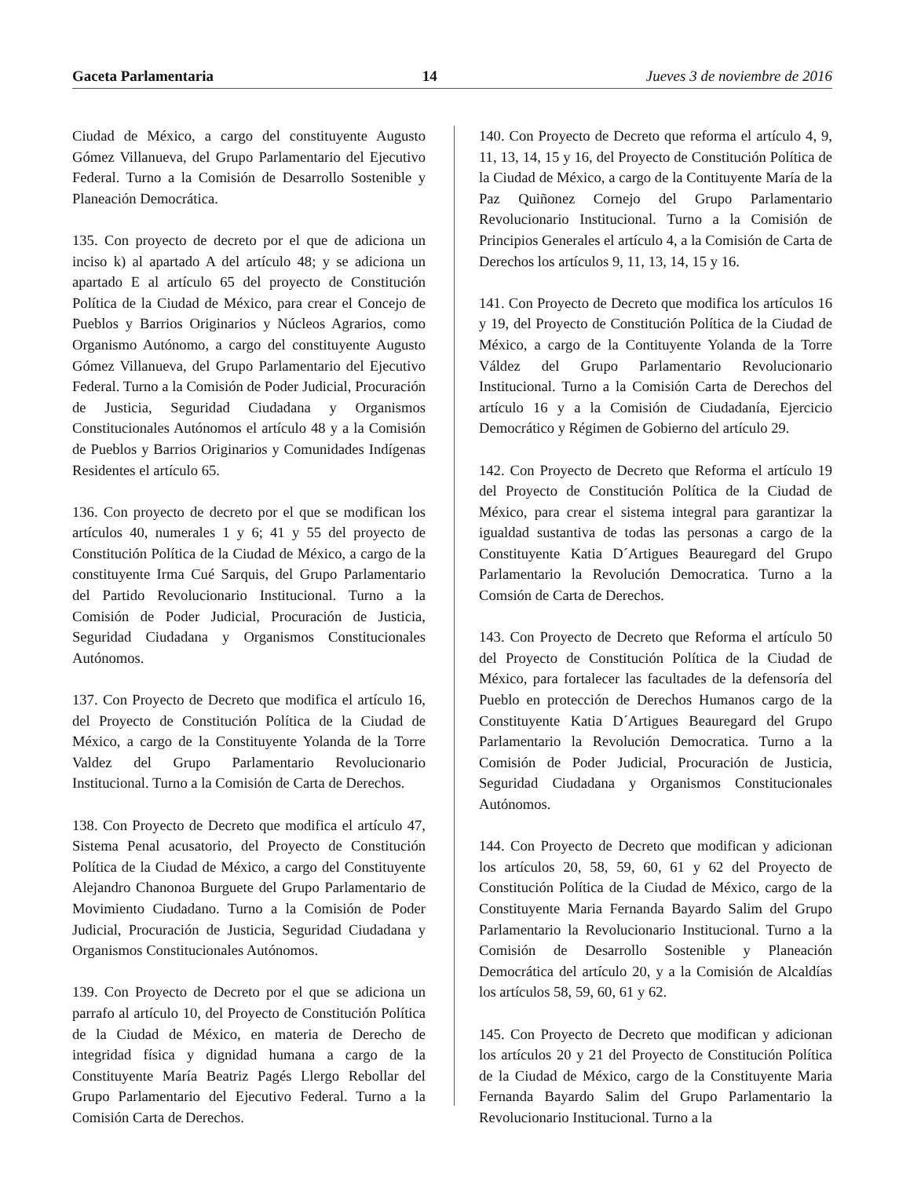Gaceta Parlamentaria 14 Jueves 3 de noviembre de 2016
Ciudad de México, a cargo del constituyente Augusto Gómez Villanueva, del Grupo Parlamentario del Ejecutivo Federal. Turno a la Comisión de Desarrollo Sostenible y Planeación Democrática.
135. Con proyecto de decreto por el que de adiciona un inciso k) al apartado A del artículo 48; y se adiciona un apartado E al artículo 65 del proyecto de Constitución Política de la Ciudad de México, para crear el Concejo de Pueblos y Barrios Originarios y Núcleos Agrarios, como Organismo Autónomo, a cargo del constituyente Augusto Gómez Villanueva, del Grupo Parlamentario del Ejecutivo Federal. Turno a la Comisión de Poder Judicial, Procuración de Justicia, Seguridad Ciudadana y Organismos Constitucionales Autónomos el artículo 48 y a la Comisión de Pueblos y Barrios Originarios y Comunidades Indígenas Residentes el artículo 65.
136. Con proyecto de decreto por el que se modifican los artículos 40, numerales 1 y 6; 41 y 55 del proyecto de Constitución Política de la Ciudad de México, a cargo de la constituyente Irma Cué Sarquis, del Grupo Parlamentario del Partido Revolucionario Institucional. Turno a la Comisión de Poder Judicial, Procuración de Justicia, Seguridad Ciudadana y Organismos Constitucionales Autónomos.
137. Con Proyecto de Decreto que modifica el artículo 16, del Proyecto de Constitución Política de la Ciudad de México, a cargo de la Constituyente Yolanda de la Torre Valdez del Grupo Parlamentario Revolucionario Institucional. Turno a la Comisión de Carta de Derechos.
138. Con Proyecto de Decreto que modifica el artículo 47, Sistema Penal acusatorio, del Proyecto de Constitución Política de la Ciudad de México, a cargo del Constituyente Alejandro Chanonoa Burguete del Grupo Parlamentario de Movimiento Ciudadano. Turno a la Comisión de Poder Judicial, Procuración de Justicia, Seguridad Ciudadana y Organismos Constitucionales Autónomos.
139. Con Proyecto de Decreto por el que se adiciona un parrafo al artículo 10, del Proyecto de Constitución Política de la Ciudad de México, en materia de Derecho de integridad física y dignidad humana a cargo de la Constituyente María Beatriz Pagés Llergo Rebollar del Grupo Parlamentario del Ejecutivo Federal. Turno a la Comisión Carta de Derechos.
140. Con Proyecto de Decreto que reforma el artículo 4, 9, 11, 13, 14, 15 y 16, del Proyecto de Constitución Política de la Ciudad de México, a cargo de la Contituyente María de la Paz Quiñonez Cornejo del Grupo Parlamentario Revolucionario Institucional. Turno a la Comisión de Principios Generales el artículo 4, a la Comisión de Carta de Derechos los artículos 9, 11, 13, 14, 15 y 16.
141. Con Proyecto de Decreto que modifica los artículos 16 y 19, del Proyecto de Constitución Política de la Ciudad de México, a cargo de la Contituyente Yolanda de la Torre Váldez del Grupo Parlamentario Revolucionario Institucional. Turno a la Comisión Carta de Derechos del artículo 16 y a la Comisión de Ciudadanía, Ejercicio Democrático y Régimen de Gobierno del artículo 29.
142. Con Proyecto de Decreto que Reforma el artículo 19 del Proyecto de Constitución Política de la Ciudad de México, para crear el sistema integral para garantizar la igualdad sustantiva de todas las personas a cargo de la Constituyente Katia D´Artigues Beauregard del Grupo Parlamentario la Revolución Democratica. Turno a la Comsión de Carta de Derechos.
143. Con Proyecto de Decreto que Reforma el artículo 50 del Proyecto de Constitución Política de la Ciudad de México, para fortalecer las facultades de la defensoría del Pueblo en protección de Derechos Humanos cargo de la Constituyente Katia D´Artigues Beauregard del Grupo Parlamentario la Revolución Democratica. Turno a la Comisión de Poder Judicial, Procuración de Justicia, Seguridad Ciudadana y Organismos Constitucionales Autónomos.
144. Con Proyecto de Decreto que modifican y adicionan los artículos 20, 58, 59, 60, 61 y 62 del Proyecto de Constitución Política de la Ciudad de México, cargo de la Constituyente Maria Fernanda Bayardo Salim del Grupo Parlamentario la Revolucionario Institucional. Turno a la Comisión de Desarrollo Sostenible y Planeación Democrática del artículo 20, y a la Comisión de Alcaldías los artículos 58, 59, 60, 61 y 62.
145. Con Proyecto de Decreto que modifican y adicionan los artículos 20 y 21 del Proyecto de Constitución Política de la Ciudad de México, cargo de la Constituyente Maria Fernanda Bayardo Salim del Grupo Parlamentario la Revolucionario Institucional. Turno a la